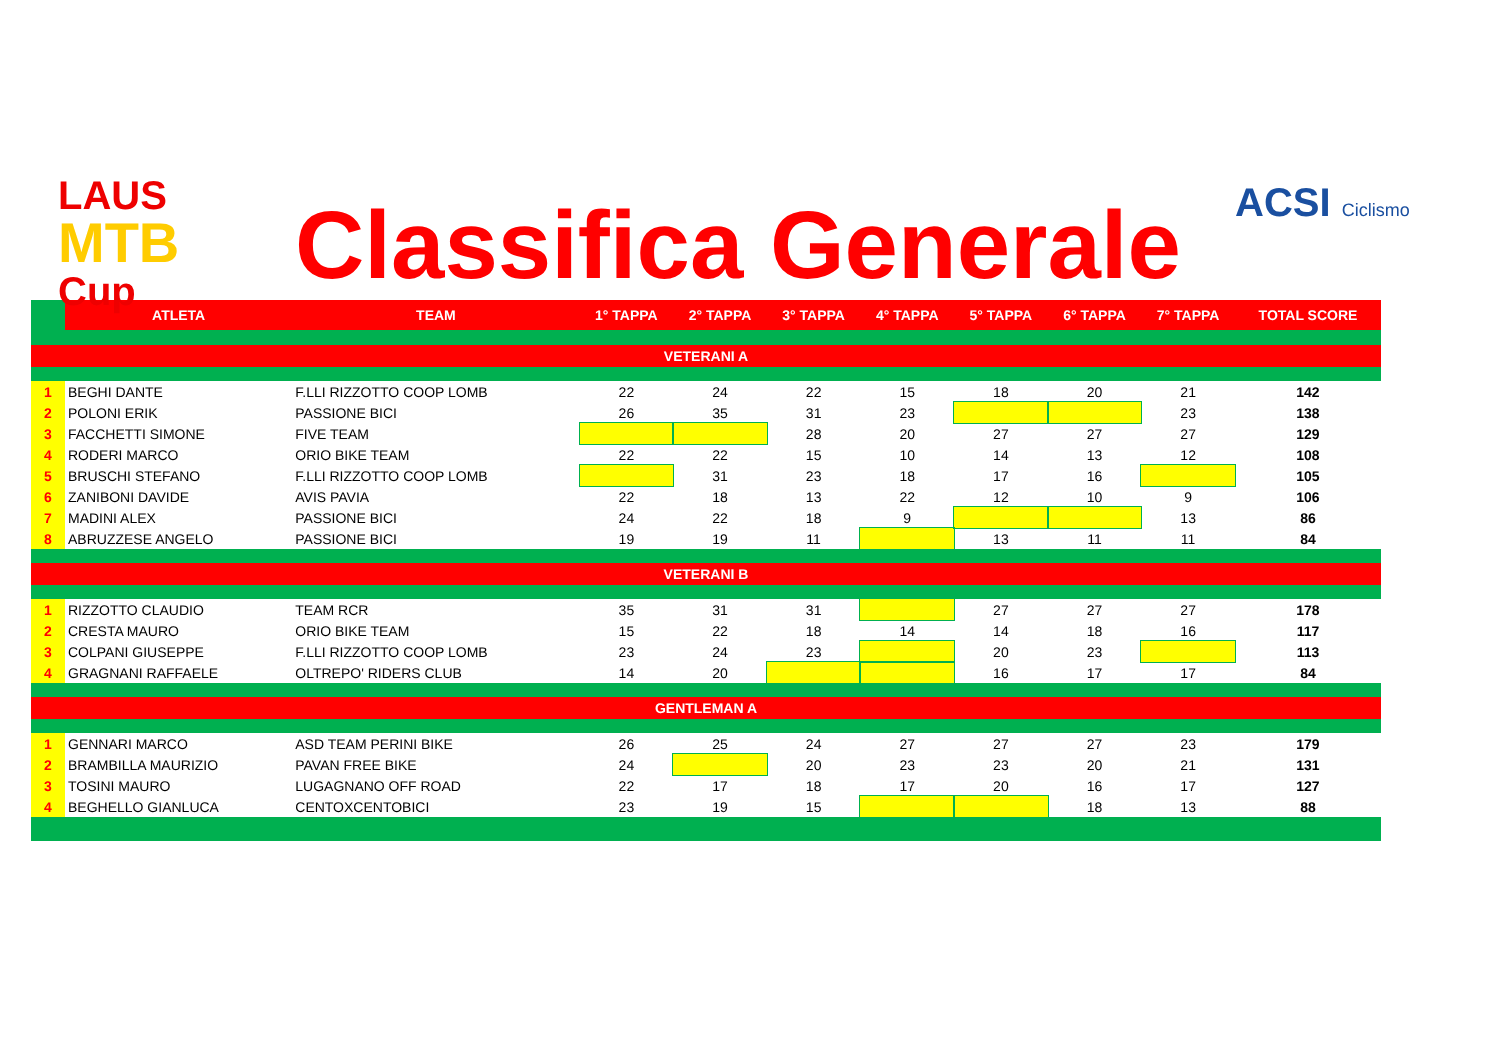LAUS
MTB
Cup
Classifica Generale ACSI Ciclismo
| | ATLETA | TEAM | 1° TAPPA | 2° TAPPA | 3° TAPPA | 4° TAPPA | 5° TAPPA | 6° TAPPA | 7° TAPPA | TOTAL SCORE |
| --- | --- | --- | --- | --- | --- | --- | --- | --- | --- | --- |
| VETERANI A | | | | | | | | | | |
| 1 | BEGHI DANTE | F.LLI RIZZOTTO COOP LOMB | 22 | 24 | 22 | 15 | 18 | 20 | 21 | 142 |
| 2 | POLONI ERIK | PASSIONE BICI | 26 | 35 | 31 | 23 | | | 23 | 138 |
| 3 | FACCHETTI SIMONE | FIVE TEAM | | | 28 | 20 | 27 | 27 | 27 | 129 |
| 4 | RODERI MARCO | ORIO BIKE TEAM | 22 | 22 | 15 | 10 | 14 | 13 | 12 | 108 |
| 5 | BRUSCHI STEFANO | F.LLI RIZZOTTO COOP LOMB | | 31 | 23 | 18 | 17 | 16 | | 105 |
| 6 | ZANIBONI DAVIDE | AVIS PAVIA | 22 | 18 | 13 | 22 | 12 | 10 | 9 | 106 |
| 7 | MADINI ALEX | PASSIONE BICI | 24 | 22 | 18 | 9 | | | 13 | 86 |
| 8 | ABRUZZESE ANGELO | PASSIONE BICI | 19 | 19 | 11 | | 13 | 11 | 11 | 84 |
| VETERANI B | | | | | | | | | | |
| 1 | RIZZOTTO CLAUDIO | TEAM RCR | 35 | 31 | 31 | | 27 | 27 | 27 | 178 |
| 2 | CRESTA MAURO | ORIO BIKE TEAM | 15 | 22 | 18 | 14 | 14 | 18 | 16 | 117 |
| 3 | COLPANI GIUSEPPE | F.LLI RIZZOTTO COOP LOMB | 23 | 24 | 23 | | 20 | 23 | | 113 |
| 4 | GRAGNANI RAFFAELE | OLTREPO' RIDERS CLUB | 14 | 20 | | | 16 | 17 | 17 | 84 |
| GENTLEMAN A | | | | | | | | | | |
| 1 | GENNARI MARCO | ASD TEAM PERINI BIKE | 26 | 25 | 24 | 27 | 27 | 27 | 23 | 179 |
| 2 | BRAMBILLA MAURIZIO | PAVAN FREE BIKE | 24 | | 20 | 23 | 23 | 20 | 21 | 131 |
| 3 | TOSINI MAURO | LUGAGNANO OFF ROAD | 22 | 17 | 18 | 17 | 20 | 16 | 17 | 127 |
| 4 | BEGHELLO GIANLUCA | CENTOXCENTOBICI | 23 | 19 | 15 | | | 18 | 13 | 88 |